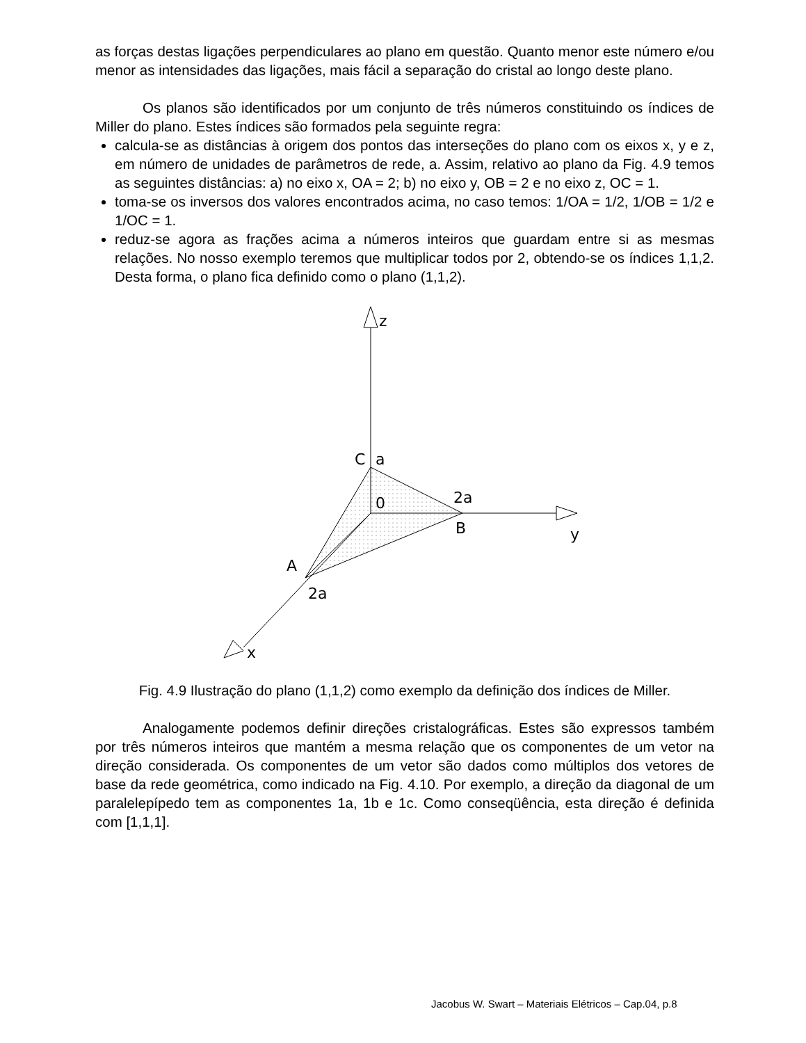as forças destas ligações perpendiculares ao plano em questão. Quanto menor este número e/ou menor as intensidades das ligações, mais fácil a separação do cristal ao longo deste plano.
Os planos são identificados por um conjunto de três números constituindo os índices de Miller do plano. Estes índices são formados pela seguinte regra:
calcula-se as distâncias à origem dos pontos das interseções do plano com os eixos x, y e z, em número de unidades de parâmetros de rede, a. Assim, relativo ao plano da Fig. 4.9 temos as seguintes distâncias: a) no eixo x, OA = 2; b) no eixo y, OB = 2 e no eixo z, OC = 1.
toma-se os inversos dos valores encontrados acima, no caso temos: 1/OA = 1/2, 1/OB = 1/2 e 1/OC = 1.
reduz-se agora as frações acima a números inteiros que guardam entre si as mesmas relações. No nosso exemplo teremos que multiplicar todos por 2, obtendo-se os índices 1,1,2. Desta forma, o plano fica definido como o plano (1,1,2).
z
C
a
2a
0
B
y
A
2a
x
Fig. 4.9 Ilustração do plano (1,1,2) como exemplo da definição dos índices de Miller.
Analogamente podemos definir direções cristalográficas. Estes são expressos também por três números inteiros que mantém a mesma relação que os componentes de um vetor na direção considerada. Os componentes de um vetor são dados como múltiplos dos vetores de base da rede geométrica, como indicado na Fig. 4.10. Por exemplo, a direção da diagonal de um paralelepípedo tem as componentes 1a, 1b e 1c. Como conseqüência, esta direção é definida com [1,1,1].
Jacobus W. Swart – Materiais Elétricos – Cap.04, p.8